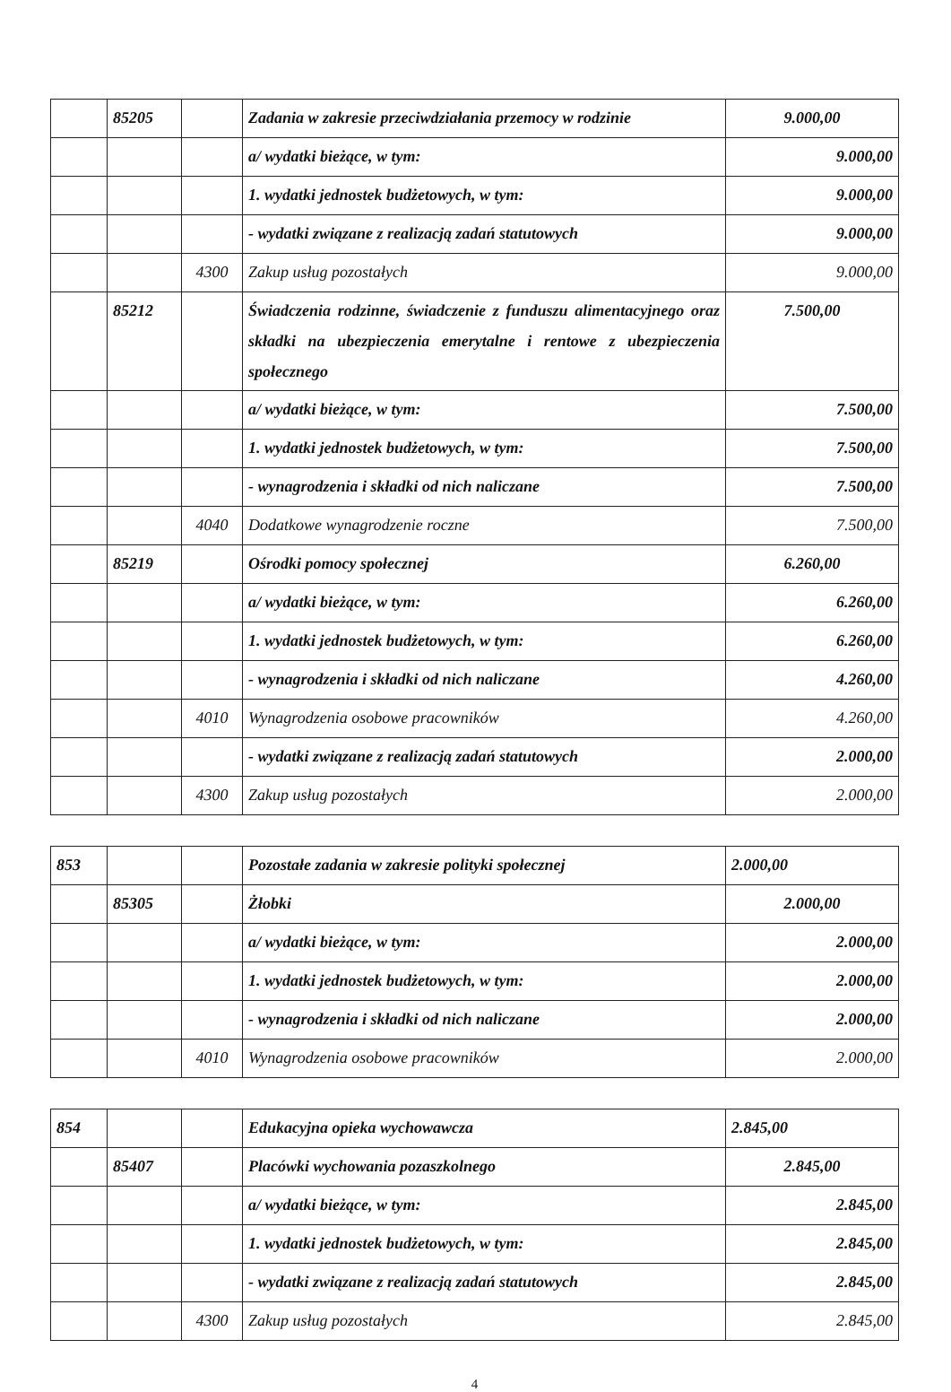| | 85205 | | Zadania w zakresie przeciwdziałania przemocy w rodzinie | 9.000,00 |
| | | | a/ wydatki bieżące, w tym: | 9.000,00 |
| | | | 1. wydatki jednostek budżetowych, w tym: | 9.000,00 |
| | | | - wydatki związane z realizacją zadań statutowych | 9.000,00 |
| | | 4300 | Zakup usług pozostałych | 9.000,00 |
| | 85212 | | Świadczenia rodzinne, świadczenie z funduszu alimentacyjnego oraz składki na ubezpieczenia emerytalne i rentowe z ubezpieczenia społecznego | 7.500,00 |
| | | | a/ wydatki bieżące, w tym: | 7.500,00 |
| | | | 1. wydatki jednostek budżetowych, w tym: | 7.500,00 |
| | | | - wynagrodzenia i składki od nich naliczane | 7.500,00 |
| | | 4040 | Dodatkowe wynagrodzenie roczne | 7.500,00 |
| | 85219 | | Ośrodki pomocy społecznej | 6.260,00 |
| | | | a/ wydatki bieżące, w tym: | 6.260,00 |
| | | | 1. wydatki jednostek budżetowych, w tym: | 6.260,00 |
| | | | - wynagrodzenia i składki od nich naliczane | 4.260,00 |
| | | 4010 | Wynagrodzenia osobowe pracowników | 4.260,00 |
| | | | - wydatki związane z realizacją zadań statutowych | 2.000,00 |
| | | 4300 | Zakup usług pozostałych | 2.000,00 |
| 853 | | | Pozostałe zadania w zakresie polityki społecznej | 2.000,00 |
| | 85305 | | Żłobki | 2.000,00 |
| | | | a/ wydatki bieżące, w tym: | 2.000,00 |
| | | | 1. wydatki jednostek budżetowych, w tym: | 2.000,00 |
| | | | - wynagrodzenia i składki od nich naliczane | 2.000,00 |
| | | 4010 | Wynagrodzenia osobowe pracowników | 2.000,00 |
| 854 | | | Edukacyjna opieka wychowawcza | 2.845,00 |
| | 85407 | | Placówki wychowania pozaszkolnego | 2.845,00 |
| | | | a/ wydatki bieżące, w tym: | 2.845,00 |
| | | | 1. wydatki jednostek budżetowych, w tym: | 2.845,00 |
| | | | - wydatki związane z realizacją zadań statutowych | 2.845,00 |
| | | 4300 | Zakup usług pozostałych | 2.845,00 |
4